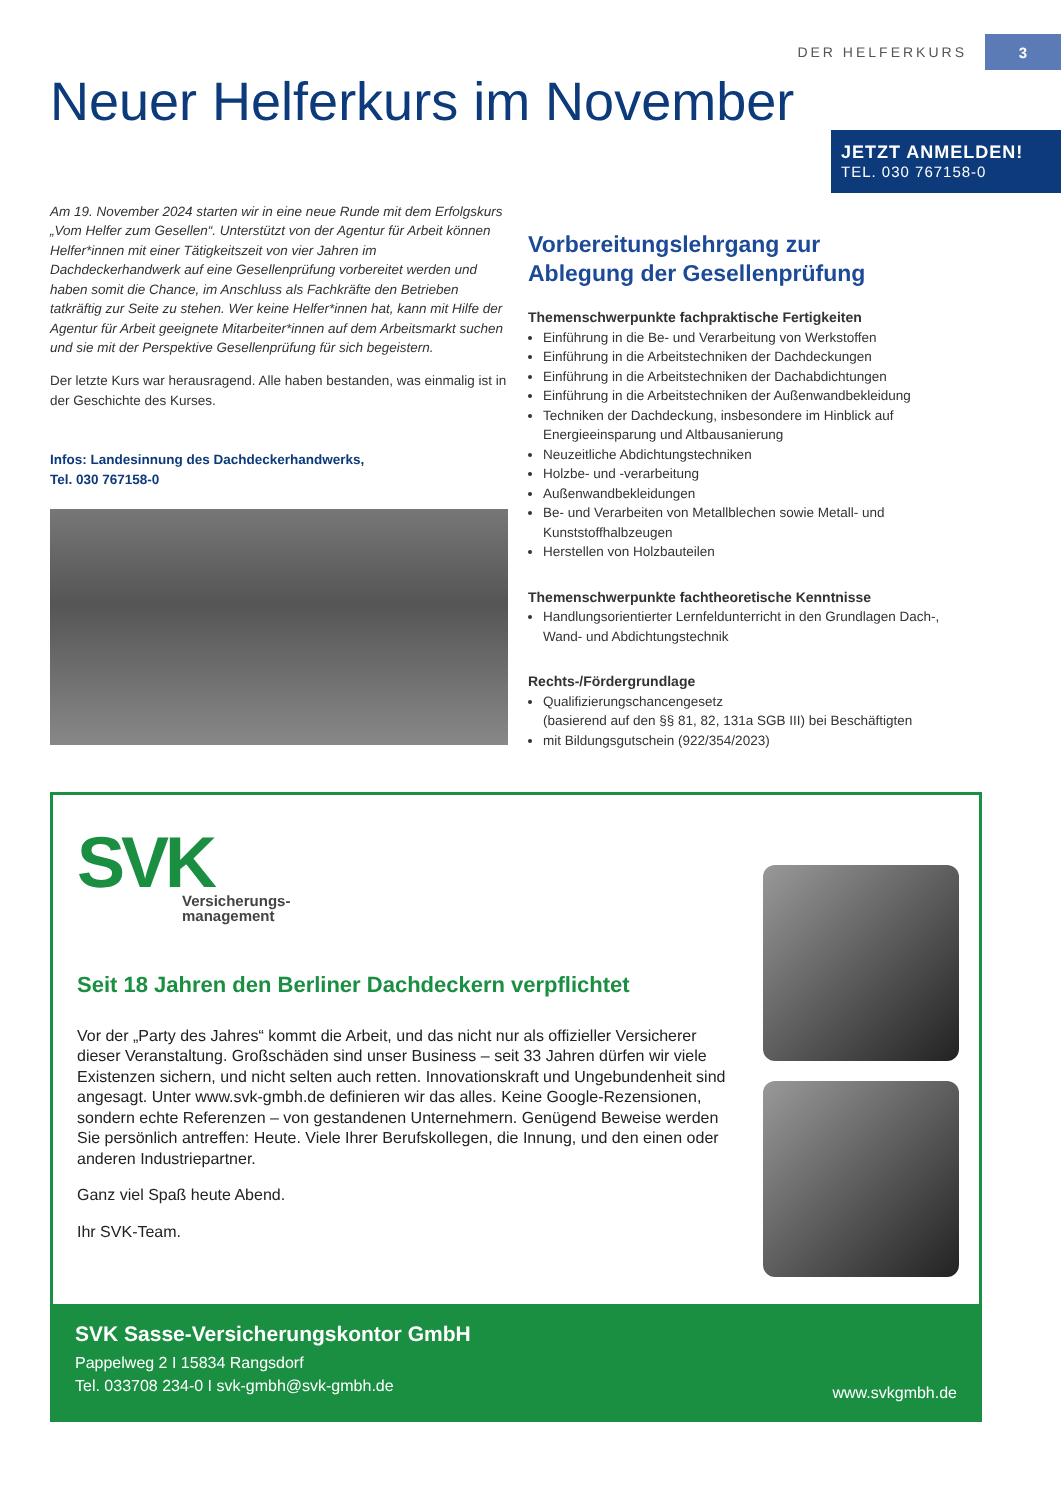DER HELFERKURS 3
Neuer Helferkurs im November
JETZT ANMELDEN!
TEL. 030 767158-0
Am 19. November 2024 starten wir in eine neue Runde mit dem Erfolgskurs „Vom Helfer zum Gesellen“. Unterstützt von der Agentur für Arbeit können Helfer*innen mit einer Tätigkeitszeit von vier Jahren im Dachdeckerhandwerk auf eine Gesellenprüfung vorbereitet werden und haben somit die Chance, im Anschluss als Fachkräfte den Betrieben tatkräftig zur Seite zu stehen. Wer keine Helfer*innen hat, kann mit Hilfe der Agentur für Arbeit geeignete Mitarbeiter*innen auf dem Arbeitsmarkt suchen und sie mit der Perspektive Gesellenprüfung für sich begeistern.
Der letzte Kurs war herausragend. Alle haben bestanden, was einmalig ist in der Geschichte des Kurses.
Infos: Landesinnung des Dachdeckerhandwerks,
Tel. 030 767158-0
Vorbereitungslehrgang zur
Ablegung der Gesellenprüfung
Themenschwerpunkte fachpraktische Fertigkeiten
Einführung in die Be- und Verarbeitung von Werkstoffen
Einführung in die Arbeitstechniken der Dachdeckungen
Einführung in die Arbeitstechniken der Dachabdichtungen
Einführung in die Arbeitstechniken der Außenwandbekleidung
Techniken der Dachdeckung, insbesondere im Hinblick auf Energieeinsparung und Altbausanierung
Neuzeitliche Abdichtungstechniken
Holzbe- und -verarbeitung
Außenwandbekleidungen
Be- und Verarbeiten von Metallblechen sowie Metall- und Kunststoffhalbzeugen
Herstellen von Holzbauteilen
Themenschwerpunkte fachtheoretische Kenntnisse
Handlungsorientierter Lernfeldunterricht in den Grundlagen Dach-, Wand- und Abdichtungstechnik
Rechts-/Fördergrundlage
Qualifizierungschancengesetz
(basierend auf den §§ 81, 82, 131a SGB III) bei Beschäftigten
mit Bildungsgutschein (922/354/2023)
SVK
Versicherungs-
management
Seit 18 Jahren den Berliner Dachdeckern verpflichtet
Vor der „Party des Jahres“ kommt die Arbeit, und das nicht nur als offizieller Versicherer dieser Veranstaltung. Großschäden sind unser Business – seit 33 Jahren dürfen wir viele Existenzen sichern, und nicht selten auch retten. Innovationskraft und Ungebundenheit sind angesagt. Unter www.svk-gmbh.de definieren wir das alles. Keine Google-Rezensionen, sondern echte Referenzen – von gestandenen Unternehmern. Genügend Beweise werden Sie persönlich antreffen: Heute. Viele Ihrer Berufskollegen, die Innung, und den einen oder anderen Industriepartner.
Ganz viel Spaß heute Abend.
Ihr SVK-Team.
SVK Sasse-Versicherungskontor GmbH
Pappelweg 2 I 15834 Rangsdorf
Tel. 033708 234-0 I svk-gmbh@svk-gmbh.de
www.svkgmbh.de